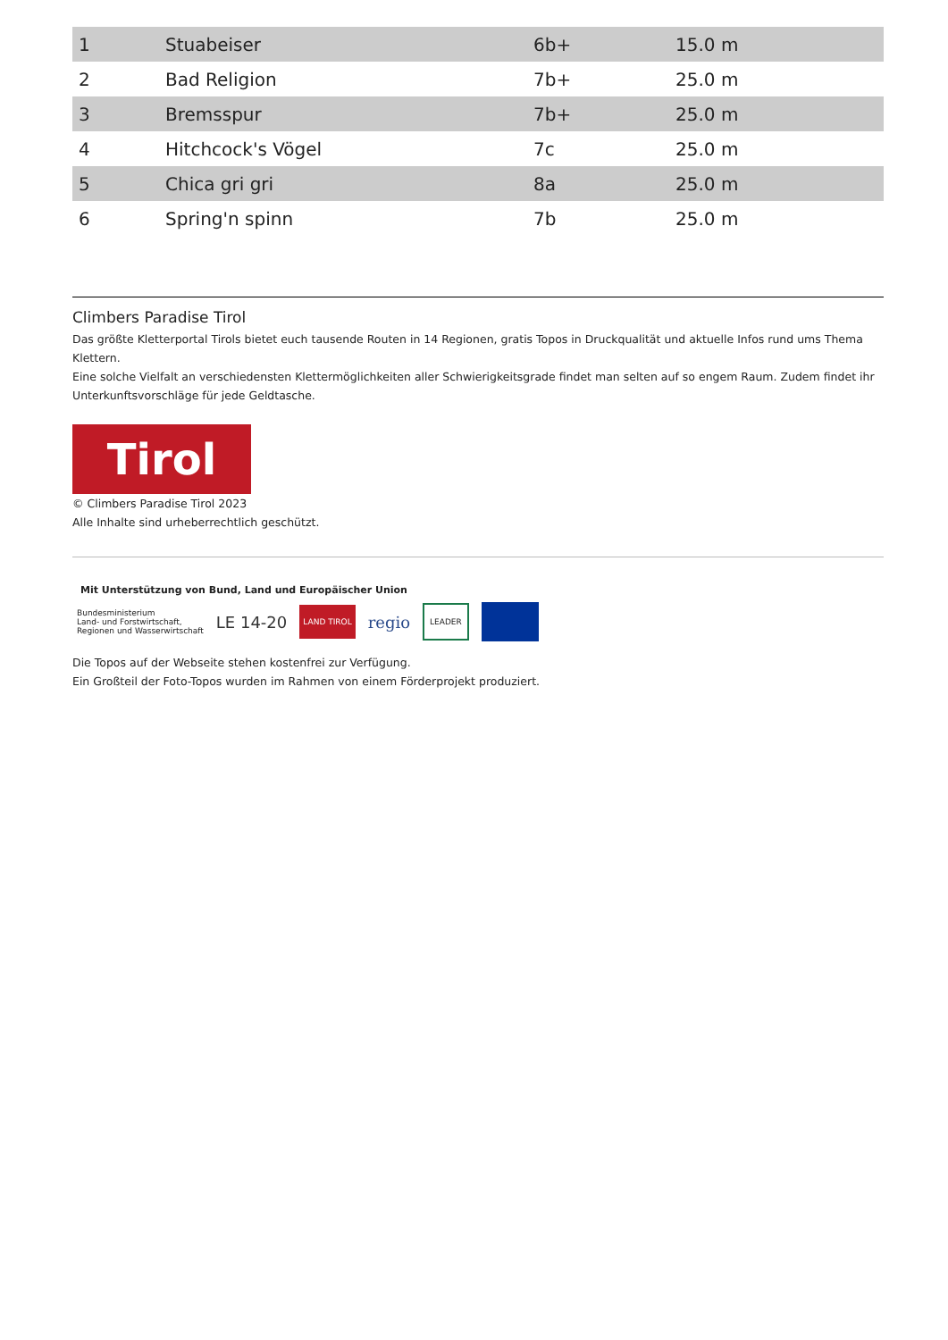| 1 | Stuabeiser | 6b+ | 15.0 m |
| 2 | Bad Religion | 7b+ | 25.0 m |
| 3 | Bremsspur | 7b+ | 25.0 m |
| 4 | Hitchcock's Vögel | 7c | 25.0 m |
| 5 | Chica gri gri | 8a | 25.0 m |
| 6 | Spring'n spinn | 7b | 25.0 m |
Climbers Paradise Tirol
Das größte Kletterportal Tirols bietet euch tausende Routen in 14 Regionen, gratis Topos in Druckqualität und aktuelle Infos rund ums Thema Klettern.
Eine solche Vielfalt an verschiedensten Klettermöglichkeiten aller Schwierigkeitsgrade findet man selten auf so engem Raum. Zudem findet ihr Unterkunftsvorschläge für jede Geldtasche.
Tirol
© Climbers Paradise Tirol 2023
Alle Inhalte sind urheberrechtlich geschützt.
Mit Unterstützung von Bund, Land und Europäischer Union
Bundesministerium
Land- und Forstwirtschaft,
Regionen und Wasserwirtschaft LE 14-20 LAND TIROL regio LEADER
Die Topos auf der Webseite stehen kostenfrei zur Verfügung.
Ein Großteil der Foto-Topos wurden im Rahmen von einem Förderprojekt produziert.